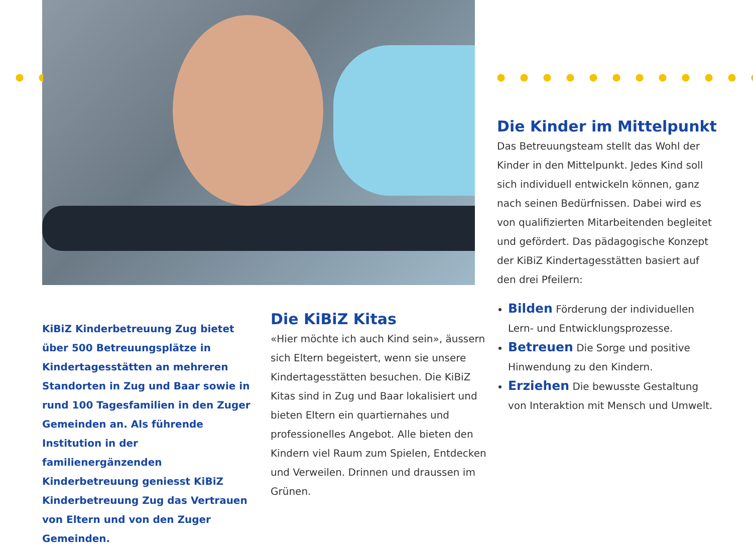Die Kinder im Mittelpunkt
Das Betreuungsteam stellt das Wohl der Kinder in den Mittelpunkt. Jedes Kind soll sich individuell entwickeln können, ganz nach seinen Bedürfnissen. Dabei wird es von qualifizierten Mitarbeitenden begleitet und gefördert. Das pädagogische Konzept der KiBiZ Kindertagesstätten basiert auf den drei Pfeilern:
Bilden Förderung der individuellen Lern- und Entwicklungsprozesse.
Betreuen Die Sorge und positive Hinwendung zu den Kindern.
Erziehen Die bewusste Gestaltung von Interaktion mit Mensch und Umwelt.
KiBiZ Kinderbetreuung Zug bietet über 500 Betreuungsplätze in Kindertages­stätten an mehreren Standorten in Zug und Baar sowie in rund 100 Tagesfamilien in den Zuger Gemeinden an. Als führende Institution in der familienergänzenden Kinderbetreuung geniesst KiBiZ Kinderbetreuung Zug das Vertrauen von Eltern und von den Zuger Gemeinden.
Die KiBiZ Kitas
«Hier möchte ich auch Kind sein», äussern sich Eltern begeistert, wenn sie unsere Kindertagesstätten besuchen. Die KiBiZ Kitas sind in Zug und Baar lokalisiert und bieten Eltern ein quartiernahes und professionelles Angebot. Alle bieten den Kindern viel Raum zum Spielen, Entdecken und Verweilen. Drinnen und draussen im Grünen.